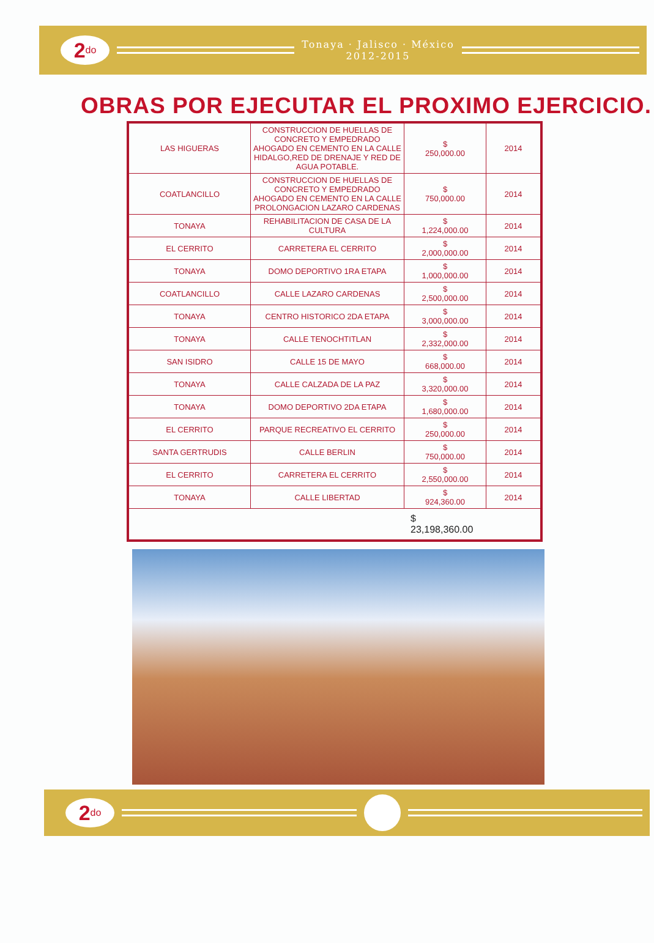2<sup>do</sup>
Tonaya · Jalisco · México
2012-2015
OBRAS POR EJECUTAR EL PROXIMO EJERCICIO.
| LAS HIGUERAS | CONSTRUCCION DE HUELLAS DE CONCRETO Y EMPEDRADO AHOGADO EN CEMENTO EN LA CALLE HIDALGO,RED DE DRENAJE Y RED DE AGUA POTABLE. | $ 250,000.00 | 2014 |
| COATLANCILLO | CONSTRUCCION DE HUELLAS DE CONCRETO Y EMPEDRADO AHOGADO EN CEMENTO EN LA CALLE PROLONGACION LAZARO CARDENAS | $ 750,000.00 | 2014 |
| TONAYA | REHABILITACION DE CASA DE LA CULTURA | $ 1,224,000.00 | 2014 |
| EL CERRITO | CARRETERA EL CERRITO | $ 2,000,000.00 | 2014 |
| TONAYA | DOMO DEPORTIVO 1RA ETAPA | $ 1,000,000.00 | 2014 |
| COATLANCILLO | CALLE LAZARO CARDENAS | $ 2,500,000.00 | 2014 |
| TONAYA | CENTRO HISTORICO 2DA ETAPA | $ 3,000,000.00 | 2014 |
| TONAYA | CALLE TENOCHTITLAN | $ 2,332,000.00 | 2014 |
| SAN ISIDRO | CALLE 15 DE MAYO | $ 668,000.00 | 2014 |
| TONAYA | CALLE CALZADA DE LA PAZ | $ 3,320,000.00 | 2014 |
| TONAYA | DOMO DEPORTIVO 2DA ETAPA | $ 1,680,000.00 | 2014 |
| EL CERRITO | PARQUE RECREATIVO EL CERRITO | $ 250,000.00 | 2014 |
| SANTA GERTRUDIS | CALLE BERLIN | $ 750,000.00 | 2014 |
| EL CERRITO | CARRETERA EL CERRITO | $ 2,550,000.00 | 2014 |
| TONAYA | CALLE LIBERTAD | $ 924,360.00 | 2014 |
| $ 23,198,360.00 | | | |
2<sup>do</sup>